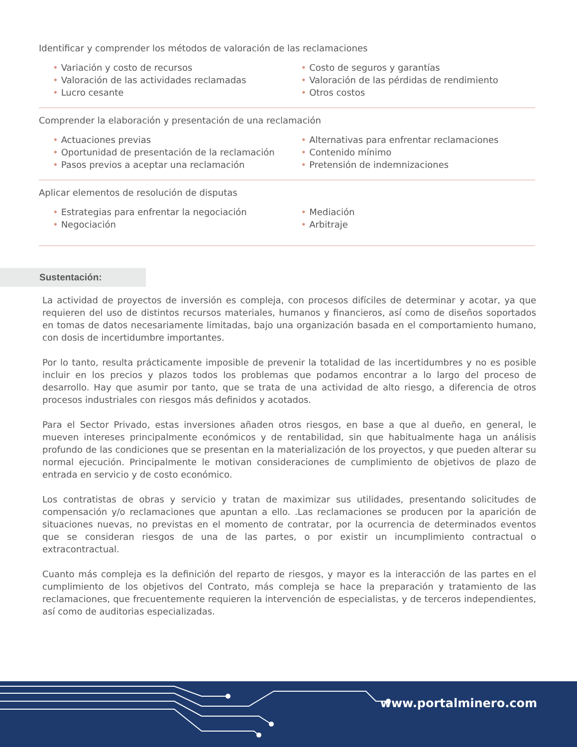Identificar y comprender los métodos de valoración de las reclamaciones
• Variación y costo de recursos
• Valoración de las actividades reclamadas
• Lucro cesante
• Costo de seguros y garantías
• Valoración de las pérdidas de rendimiento
• Otros costos
Comprender la elaboración y presentación de una reclamación
• Actuaciones previas
• Oportunidad de presentación de la reclamación
• Pasos previos a aceptar una reclamación
• Alternativas para enfrentar reclamaciones
• Contenido mínimo
• Pretensión de indemnizaciones
Aplicar elementos de resolución de disputas
• Estrategias para enfrentar la negociación
• Negociación
• Mediación
• Arbitraje
Sustentación:
La actividad de proyectos de inversión es compleja, con procesos difíciles de determinar y acotar, ya que requieren del uso de distintos recursos materiales, humanos y financieros, así como de diseños soportados en tomas de datos necesariamente limitadas, bajo una organización basada en el comportamiento humano, con dosis de incertidumbre importantes.
Por lo tanto, resulta prácticamente imposible de prevenir la totalidad de las incertidumbres y no es posible incluir en los precios y plazos todos los problemas que podamos encontrar a lo largo del proceso de desarrollo. Hay que asumir por tanto, que se trata de una actividad de alto riesgo, a diferencia de otros procesos industriales con riesgos más definidos y acotados.
Para el Sector Privado, estas inversiones añaden otros riesgos, en base a que al dueño, en general, le mueven intereses principalmente económicos y de rentabilidad, sin que habitualmente haga un análisis profundo de las condiciones que se presentan en la materialización de los proyectos, y que pueden alterar su normal ejecución. Principalmente le motivan consideraciones de cumplimiento de objetivos de plazo de entrada en servicio y de costo económico.
Los contratistas de obras y servicio y tratan de maximizar sus utilidades, presentando solicitudes de compensación y/o reclamaciones que apuntan a ello. .Las reclamaciones se producen por la aparición de situaciones nuevas, no previstas en el momento de contratar, por la ocurrencia de determinados eventos que se consideran riesgos de una de las partes, o por existir un incumplimiento contractual o extracontractual.
Cuanto más compleja es la definición del reparto de riesgos, y mayor es la interacción de las partes en el cumplimiento de los objetivos del Contrato, más compleja se hace la preparación y tratamiento de las reclamaciones, que frecuentemente requieren la intervención de especialistas, y de terceros independientes, así como de auditorias especializadas.
www.portalminero.com